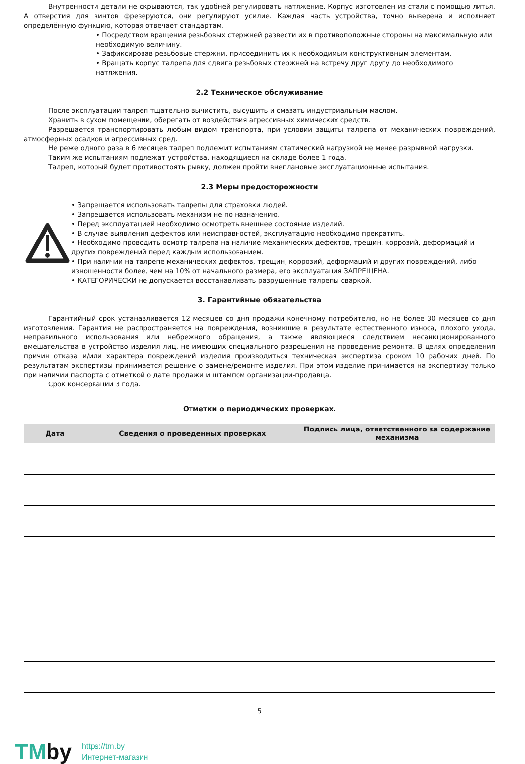Внутренности детали не скрываются, так удобней регулировать натяжение. Корпус изготовлен из стали с помощью литья. А отверстия для винтов фрезеруются, они регулируют усилие. Каждая часть устройства, точно выверена и исполняет определённую функцию, которая отвечает стандартам.
• Посредством вращения резьбовых стержней развести их в противоположные стороны на максимальную или необходимую величину.
• Зафиксировав резьбовые стержни, присоединить их к необходимым конструктивным элементам.
• Вращать корпус талрепа для сдвига резьбовых стержней на встречу друг другу до необходимого натяжения.
2.2 Техническое обслуживание
После эксплуатации талреп тщательно вычистить, высушить и смазать индустриальным маслом.
Хранить в сухом помещении, оберегать от воздействия агрессивных химических средств.
Разрешается транспортировать любым видом транспорта, при условии защиты талрепа от механических повреждений, атмосферных осадков и агрессивных сред.
Не реже одного раза в 6 месяцев талреп подлежит испытаниям статический нагрузкой не менее разрывной нагрузки.
Таким же испытаниям подлежат устройства, находящиеся на складе более 1 года.
Талреп, который будет противостоять рывку, должен пройти внеплановые эксплуатационные испытания.
2.3 Меры предосторожности
• Запрещается использовать талрепы для страховки людей.
• Запрещается использовать механизм не по назначению.
• Перед эксплуатацией необходимо осмотреть внешнее состояние изделий.
• В случае выявления дефектов или неисправностей, эксплуатацию необходимо прекратить.
• Необходимо проводить осмотр талрепа на наличие механических дефектов, трещин, коррозий, деформаций и других повреждений перед каждым использованием.
• При наличии на талрепе механических дефектов, трещин, коррозий, деформаций и других повреждений, либо изношенности более, чем на 10% от начального размера, его эксплуатация ЗАПРЕЩЕНА.
• КАТЕГОРИЧЕСКИ не допускается восстанавливать разрушенные талрепы сваркой.
3. Гарантийные обязательства
Гарантийный срок устанавливается 12 месяцев со дня продажи конечному потребителю, но не более 30 месяцев со дня изготовления. Гарантия не распространяется на повреждения, возникшие в результате естественного износа, плохого ухода, неправильного использования или небрежного обращения, а также являющиеся следствием несанкционированного вмешательства в устройство изделия лиц, не имеющих специального разрешения на проведение ремонта. В целях определения причин отказа и/или характера повреждений изделия производиться техническая экспертиза сроком 10 рабочих дней. По результатам экспертизы принимается решение о замене/ремонте изделия. При этом изделие принимается на экспертизу только при наличии паспорта с отметкой о дате продажи и штампом организации-продавца.
Срок консервации 3 года.
Отметки о периодических проверках.
| Дата | Сведения о проведенных проверках | Подпись лица, ответственного за содержание механизма |
| --- | --- | --- |
5
TMby
https://tm.by
Интернет-магазин